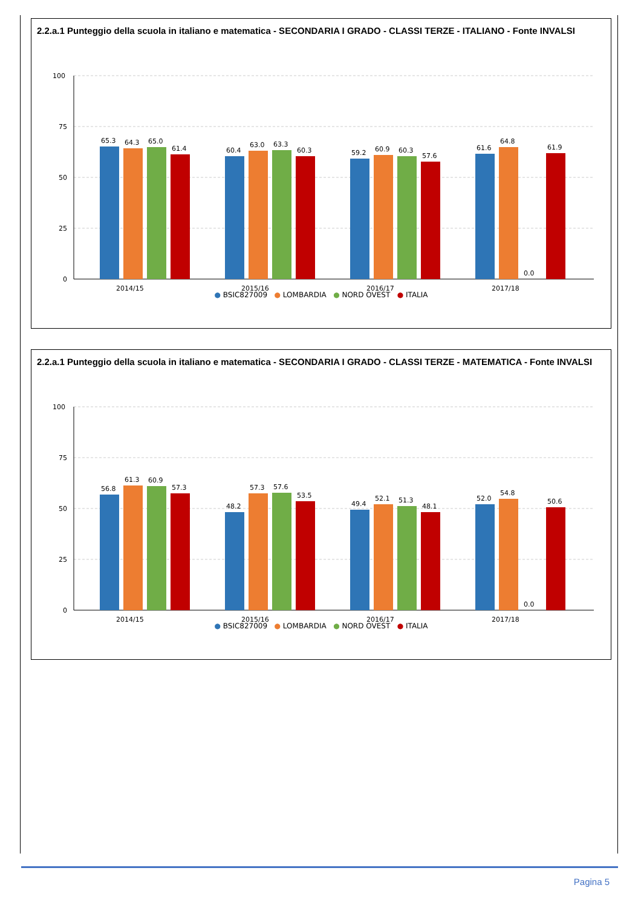2.2.a.1 Punteggio della scuola in italiano e matematica - SECONDARIA I GRADO - CLASSI TERZE - ITALIANO - Fonte INVALSI
100
75
50
25
0
65.3
64.3
65.0
61.4
60.4
63.0
63.3
60.3
59.2
60.9
60.3
57.6
61.6
64.8
0.0
61.9
2014/15
2015/16
2016/17
2017/18
● BSIC827009 ● LOMBARDIA ● NORD OVEST ● ITALIA
2.2.a.1 Punteggio della scuola in italiano e matematica - SECONDARIA I GRADO - CLASSI TERZE - MATEMATICA - Fonte INVALSI
100
75
50
25
0
56.8
61.3
60.9
57.3
48.2
57.3
57.6
53.5
49.4
52.1
51.3
48.1
52.0
54.8
0.0
50.6
2014/15
2015/16
2016/17
2017/18
● BSIC827009 ● LOMBARDIA ● NORD OVEST ● ITALIA
Pagina 5